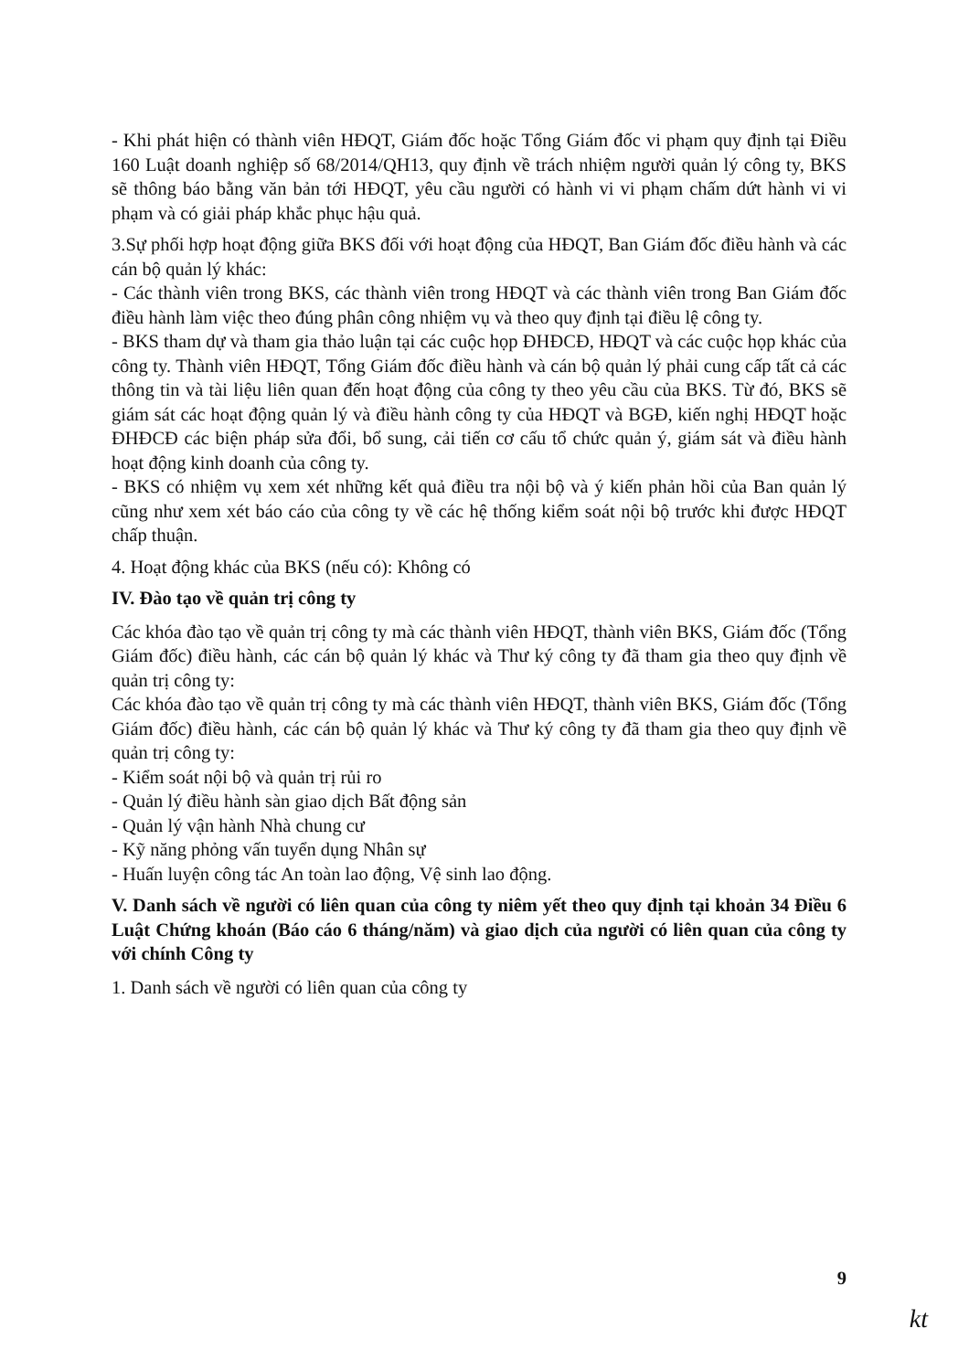- Khi phát hiện có thành viên HĐQT, Giám đốc hoặc Tổng Giám đốc vi phạm quy định tại Điều 160 Luật doanh nghiệp số 68/2014/QH13, quy định về trách nhiệm người quản lý công ty, BKS sẽ thông báo bằng văn bản tới HĐQT, yêu cầu người có hành vi vi phạm chấm dứt hành vi vi phạm và có giải pháp khắc phục hậu quả.
3.Sự phối hợp hoạt động giữa BKS đối với hoạt động của HĐQT, Ban Giám đốc điều hành và các cán bộ quản lý khác:
- Các thành viên trong BKS, các thành viên trong HĐQT và các thành viên trong Ban Giám đốc điều hành làm việc theo đúng phân công nhiệm vụ và theo quy định tại điều lệ công ty.
- BKS tham dự và tham gia thảo luận tại các cuộc họp ĐHĐCĐ, HĐQT và các cuộc họp khác của công ty. Thành viên HĐQT, Tổng Giám đốc điều hành và cán bộ quản lý phải cung cấp tất cả các thông tin và tài liệu liên quan đến hoạt động của công ty theo yêu cầu của BKS. Từ đó, BKS sẽ giám sát các hoạt động quản lý và điều hành công ty của HĐQT và BGĐ, kiến nghị HĐQT hoặc ĐHĐCĐ các biện pháp sửa đổi, bổ sung, cải tiến cơ cấu tổ chức quản ý, giám sát và điều hành hoạt động kinh doanh của công ty.
- BKS có nhiệm vụ xem xét những kết quả điều tra nội bộ và ý kiến phản hồi của Ban quản lý cũng như xem xét báo cáo của công ty về các hệ thống kiểm soát nội bộ trước khi được HĐQT chấp thuận.
4. Hoạt động khác của BKS (nếu có): Không có
IV. Đào tạo về quản trị công ty
Các khóa đào tạo về quản trị công ty mà các thành viên HĐQT, thành viên BKS, Giám đốc (Tổng Giám đốc) điều hành, các cán bộ quản lý khác và Thư ký công ty đã tham gia theo quy định về quản trị công ty:
Các khóa đào tạo về quản trị công ty mà các thành viên HĐQT, thành viên BKS, Giám đốc (Tổng Giám đốc) điều hành, các cán bộ quản lý khác và Thư ký công ty đã tham gia theo quy định về quản trị công ty:
- Kiểm soát nội bộ và quản trị rủi ro
- Quản lý điều hành sàn giao dịch Bất động sản
- Quản lý vận hành Nhà chung cư
- Kỹ năng phỏng vấn tuyển dụng Nhân sự
- Huấn luyện công tác An toàn lao động, Vệ sinh lao động.
V. Danh sách về người có liên quan của công ty niêm yết theo quy định tại khoản 34 Điều 6 Luật Chứng khoán (Báo cáo 6 tháng/năm) và giao dịch của người có liên quan của công ty với chính Công ty
1. Danh sách về người có liên quan của công ty
9
kt